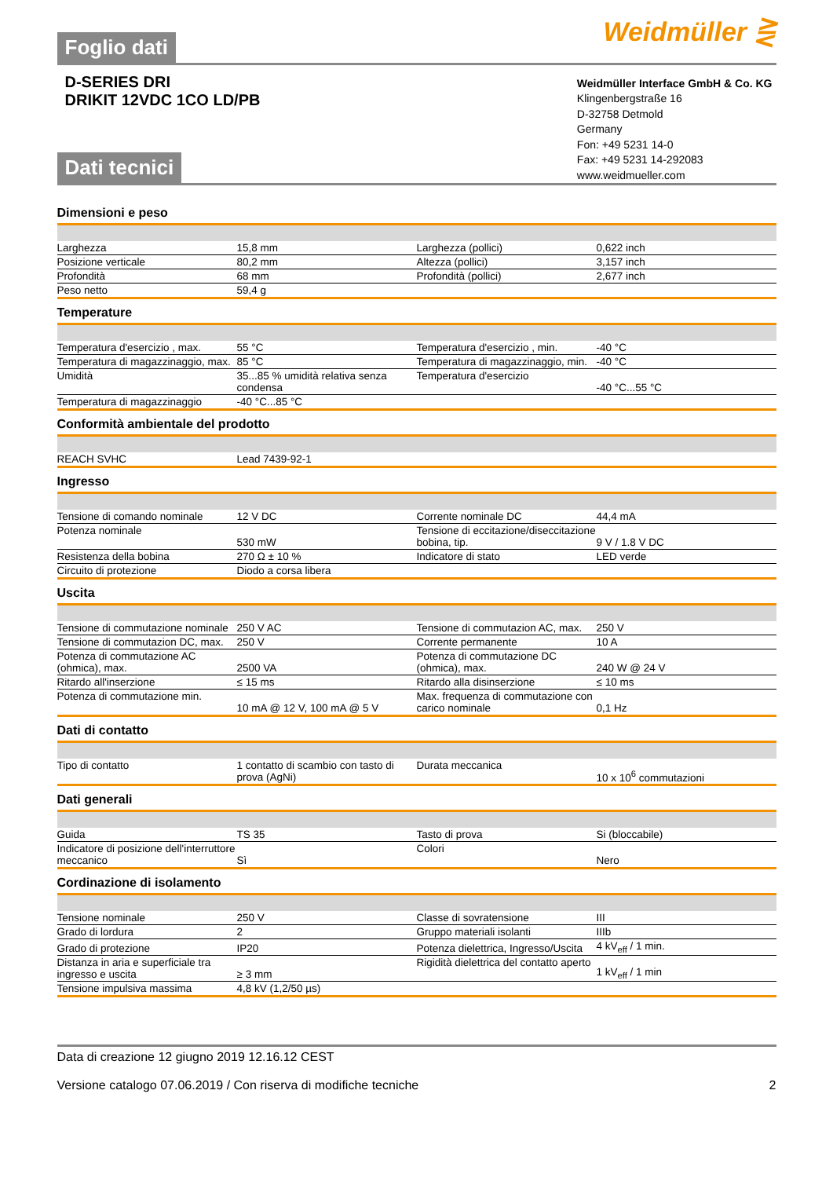Foglio dati
Weidmüller ⋛
D-SERIES DRI
DRIKIT 12VDC 1CO LD/PB
Dati tecnici
Weidmüller Interface GmbH & Co. KG
Klingenbergstraße 16
D-32758 Detmold
Germany
Fon: +49 5231 14-0
Fax: +49 5231 14-292083
www.weidmueller.com
Dimensioni e peso
| Larghezza | 15,8 mm | | Larghezza (pollici) | 0,622 inch |
| Posizione verticale | 80,2 mm | | Altezza (pollici) | 3,157 inch |
| Profondità | 68 mm | | Profondità (pollici) | 2,677 inch |
| Peso netto | 59,4 g | | | |
Temperature
| Temperatura d'esercizio , max. | 55 °C | | Temperatura d'esercizio , min. | -40 °C |
| Temperatura di magazzinaggio, max. | 85 °C | | Temperatura di magazzinaggio, min. | -40 °C |
| Umidità | 35...85 % umidità relativa senza condensa | | Temperatura d'esercizio | -40 °C...55 °C |
| Temperatura di magazzinaggio | -40 °C...85 °C | | | |
Conformità ambientale del prodotto
| REACH SVHC | Lead 7439-92-1 | | | |
Ingresso
| Tensione di comando nominale | 12 V DC | | Corrente nominale DC | 44,4 mA |
| Potenza nominale | 530 mW | | Tensione di eccitazione/diseccitazione bobina, tip. | 9 V / 1.8 V DC |
| Resistenza della bobina | 270 Ω ± 10 % | | Indicatore di stato | LED verde |
| Circuito di protezione | Diodo a corsa libera | | | |
Uscita
| Tensione di commutazione nominale | 250 V AC | | Tensione di commutazion AC, max. | 250 V |
| Tensione di commutazion DC, max. | 250 V | | Corrente permanente | 10 A |
| Potenza di commutazione AC (ohmica), max. | 2500 VA | | Potenza di commutazione DC (ohmica), max. | 240 W @ 24 V |
| Ritardo all'inserzione | ≤ 15 ms | | Ritardo alla disinserzione | ≤ 10 ms |
| Potenza di commutazione min. | 10 mA @ 12 V, 100 mA @ 5 V | | Max. frequenza di commutazione con carico nominale | 0,1 Hz |
Dati di contatto
| Tipo di contatto | 1 contatto di scambio con tasto di prova (AgNi) | | Durata meccanica | 10 x 10<sup>6</sup> commutazioni |
Dati generali
| Guida | TS 35 | | Tasto di prova | Si (bloccabile) |
| Indicatore di posizione dell'interruttore meccanico | Sì | | Colori | Nero |
Cordinazione di isolamento
| Tensione nominale | 250 V | | Classe di sovratensione | III |
| Grado di lordura | 2 | | Gruppo materiali isolanti | IIIb |
| Grado di protezione | IP20 | | Potenza dielettrica, Ingresso/Uscita | 4 kV<sub>eff</sub> / 1 min. |
| Distanza in aria e superficiale tra ingresso e uscita | ≥ 3 mm | | Rigidità dielettrica del contatto aperto | 1 kV<sub>eff</sub> / 1 min |
| Tensione impulsiva massima | 4,8 kV (1,2/50 µs) | | | |
Data di creazione 12 giugno 2019 12.16.12 CEST
Versione catalogo 07.06.2019 / Con riserva di modifiche tecniche 2